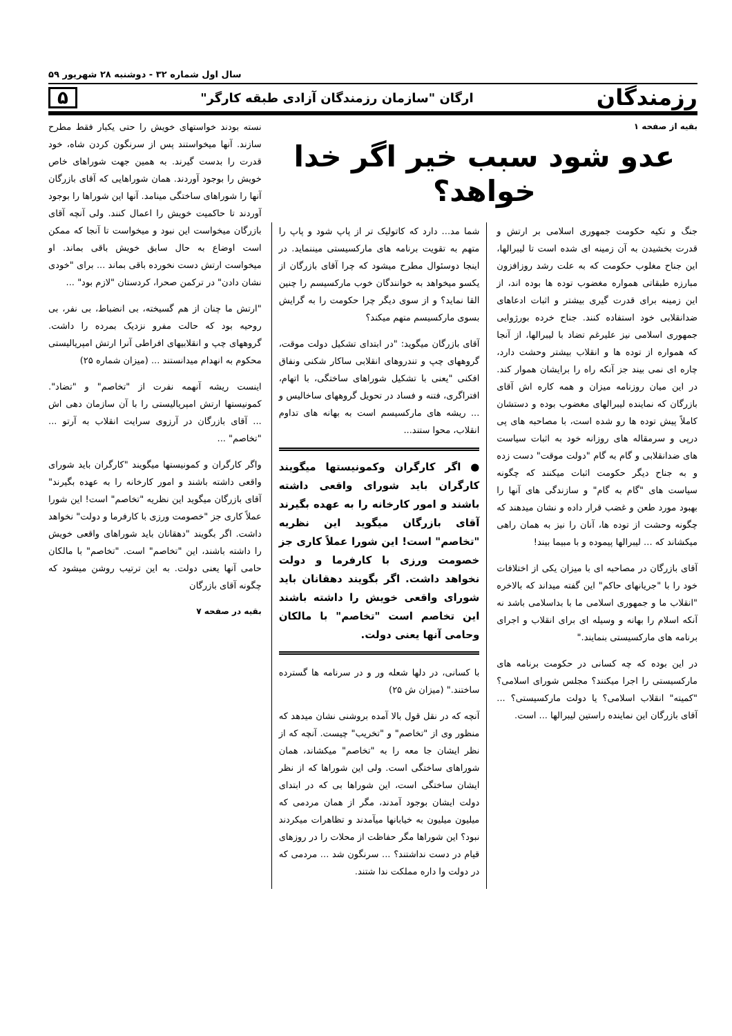سال اول شماره ۳۲ - دوشنبه ۲۸ شهریور ۵۹
رزمندگان ارگان "سازمان رزمندگان آزادی طبقه کارگر" ۵
بقیه از صفحه ۱
عدو شود سبب خیر اگر خدا خواهد؟
جنگ و تکیه حکومت جمهوری اسلامی بر ارتش و قدرت بخشیدن به آن زمینه ای شده است تا لیبرالها، این جناح مغلوب حکومت که به علت رشد روزافزون مبارزه طبقاتی همواره مغضوب توده ها بوده اند، از این زمینه برای قدرت گیری بیشتر و اثبات ادعاهای ضدانقلابی خود استفاده کنند. جناح خرده بورژوایی جمهوری اسلامی نیز علیرغم تضاد با لیبرالها، از آنجا که همواره از توده ها و انقلاب بیشتر وحشت دارد، چاره ای نمی بیند جز آنکه راه را برایشان هموار کند. در این میان روزنامه میزان و همه کاره اش آقای بازرگان که نماینده لیبرالهای مغضوب بوده و دستشان کاملاً پیش توده ها رو شده است، با مصاحبه های پی درپی و سرمقاله های روزانه خود به اثبات سیاست های ضدانقلابی و گام به گام "دولت موقت" دست زده و به جناح دیگر حکومت اثبات میکنند که چگونه سیاست های "گام به گام" و سازندگی های آنها را بهبود مورد طعن و غضب قرار داده و نشان میدهند که چگونه وحشت از توده ها، آنان را نیز به همان راهی میکشاند که ... لیبرالها پیموده و با مبیما بیند!
آقای بازرگان در مصاحبه ای با میزان یکی از اختلافات خود را با "جریانهای حاکم" این گفته میداند که بالاخره "انقلاب ما و جمهوری اسلامی ما با بداسلامی باشد نه آنکه اسلام را بهانه و وسیله ای برای انقلاب و اجرای برنامه های مارکسیستی بنمایند."
در این بوده که چه کسانی در حکومت برنامه های مارکسیستی را اجرا میکنند؟ مجلس شورای اسلامی؟ "کمیته" انقلاب اسلامی؟ یا دولت مارکسیستی؟ ... آقای بازرگان این نماینده راستین لیبرالها ... است.
شما مد... دارد که کاتولیک تر از پاپ شود و پاپ را متهم به تقویت برنامه های مارکسیستی میننماید. در اینجا دوسئوال مطرح میشود که چرا آقای بازرگان از یکسو میخواهد به خوانندگان خوب مارکسیسم را چنین القا نماید؟ و از سوی دیگر چرا حکومت را به گرایش بسوی مارکسیسم متهم میکند؟
آقای بازرگان میگوید: "در ابتدای تشکیل دولت موقت، گروههای چپ و تندروهای انقلابی ساکار شکنی ونفاق افکنی "یعنی با تشکیل شوراهای ساختگی، با اتهام، افتراگری، فتنه و فساد در تحویل گروههای ساخالیس و ... ریشه های مارکسیسم است به بهانه های تداوم انقلاب، محوا ستند...
● اگر کارگران وکمونیستها میگویند کارگران باید شورای واقعی داشته باشند و امور کارخانه را به عهده بگیرند آقای بازرگان میگوید این نظریه "تخاصم" است! این شورا عملاً کاری جز خصومت ورزی با کارفرما و دولت نخواهد داشت. اگر بگویند دهقانان باید شورای واقعی خویش را داشته باشند این تخاصم است "تخاصم" با مالکان وحامی آنها یعنی دولت.
با کسانی، در دلها شعله ور و در سرنامه ها گسترده ساختند." (میزان ش ۲۵)
آنچه که در نقل قول بالا آمده بروشنی نشان میدهد که منظور وی از "تخاصم" و "تخریب" چیست. آنچه که از نظر ایشان جا معه را به "تخاصم" میکشاند، همان شوراهای ساختگی است. ولی این شوراها که از نظر ایشان ساختگی است، این شوراها بی که در ابتدای دولت ایشان بوجود آمدند، مگر از همان مردمی که میلیون میلیون به خیابانها میآمدند و تظاهرات میکردند نبود؟ این شوراها مگر حفاظت از محلات را در روزهای قیام در دست نداشتند؟ ... سرنگون شد ... مردمی که در دولت وا داره مملکت ندا شتند.
نسته بودند خواستهای خویش را حتی یکبار فقط مطرح سازند. آنها میخواستند پس از سرنگون کردن شاه، خود قدرت را بدست گیرند. به همین جهت شوراهای خاص خویش را بوجود آوردند. همان شوراهایی که آقای بازرگان آنها را شوراهای ساختگی مینامد. آنها این شوراها را بوجود آوردند تا حاکمیت خویش را اعمال کنند. ولی آنچه آقای بازرگان میخواست این نبود و میخواست تا آنجا که ممکن است اوضاع به حال سابق خویش باقی بماند. او میخواست ارتش دست نخورده باقی بماند ... برای "خودی نشان دادن" در ترکمن صحرا، کردستان "لازم بود" ...
"ارتش ما چنان از هم گسیخته، بی انضباط، بی نفر، بی روحیه بود که حالت مفرو نزدیک بمرده را داشت. گروههای چپ و انقلابیهای افراطی آنرا ارتش امپریالیستی محکوم به انهدام میدانستند ... (میزان شماره ۲۵)
اینست ریشه آنهمه نفرت از "تخاصم" و "تضاد". کمونیستها ارتش امپریالیستی را با آن سازمان دهی اش ... آقای بازرگان در آرزوی سرایت انقلاب به آرتو ... "تخاصم" ...
واگر کارگران و کمونیستها میگویند "کارگران باید شورای واقعی داشته باشند و امور کارخانه را به عهده بگیرند" آقای بازرگان میگوید این نظریه "تخاصم" است! این شورا عملاً کاری جز "خصومت ورزی با کارفرما و دولت" نخواهد داشت. اگر بگویند "دهقانان باید شوراهای واقعی خویش را داشته باشند، این "تخاصم" است. "تخاصم" با مالکان حامی آنها یعنی دولت. به این ترتیب روشن میشود که چگونه آقای بازرگان
بقیه در صفحه ۷